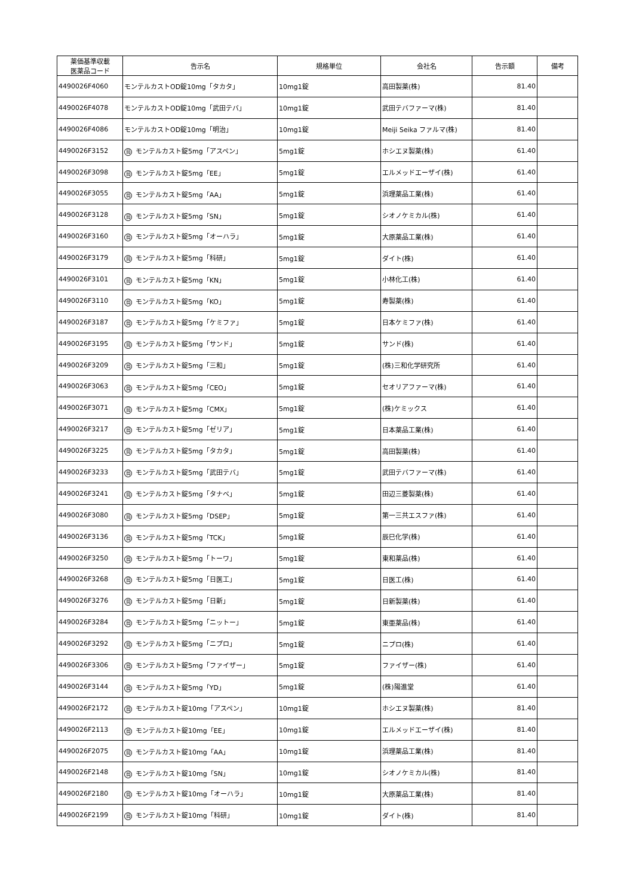| 薬価基準収載 医薬品コード | 告示名 | 規格単位 | 会社名 | 告示額 | 備考 |
| --- | --- | --- | --- | --- | --- |
| 4490026F4060 | モンテルカストOD錠10mg「タカタ」 | 10mg1錠 | 高田製薬(株) | 81.40 | |
| 4490026F4078 | モンテルカストOD錠10mg「武田テバ」 | 10mg1錠 | 武田テバファーマ(株) | 81.40 | |
| 4490026F4086 | モンテルカストOD錠10mg「明治」 | 10mg1錠 | Meiji Seika ファルマ(株) | 81.40 | |
| 4490026F3152 | 局 モンテルカスト錠5mg「アスペン」 | 5mg1錠 | ホシエヌ製薬(株) | 61.40 | |
| 4490026F3098 | 局 モンテルカスト錠5mg「EE」 | 5mg1錠 | エルメッドエーザイ(株) | 61.40 | |
| 4490026F3055 | 局 モンテルカスト錠5mg「AA」 | 5mg1錠 | 浜理薬品工業(株) | 61.40 | |
| 4490026F3128 | 局 モンテルカスト錠5mg「SN」 | 5mg1錠 | シオノケミカル(株) | 61.40 | |
| 4490026F3160 | 局 モンテルカスト錠5mg「オーハラ」 | 5mg1錠 | 大原薬品工業(株) | 61.40 | |
| 4490026F3179 | 局 モンテルカスト錠5mg「科研」 | 5mg1錠 | ダイト(株) | 61.40 | |
| 4490026F3101 | 局 モンテルカスト錠5mg「KN」 | 5mg1錠 | 小林化工(株) | 61.40 | |
| 4490026F3110 | 局 モンテルカスト錠5mg「KO」 | 5mg1錠 | 寿製薬(株) | 61.40 | |
| 4490026F3187 | 局 モンテルカスト錠5mg「ケミファ」 | 5mg1錠 | 日本ケミファ(株) | 61.40 | |
| 4490026F3195 | 局 モンテルカスト錠5mg「サンド」 | 5mg1錠 | サンド(株) | 61.40 | |
| 4490026F3209 | 局 モンテルカスト錠5mg「三和」 | 5mg1錠 | (株)三和化学研究所 | 61.40 | |
| 4490026F3063 | 局 モンテルカスト錠5mg「CEO」 | 5mg1錠 | セオリアファーマ(株) | 61.40 | |
| 4490026F3071 | 局 モンテルカスト錠5mg「CMX」 | 5mg1錠 | (株)ケミックス | 61.40 | |
| 4490026F3217 | 局 モンテルカスト錠5mg「ゼリア」 | 5mg1錠 | 日本薬品工業(株) | 61.40 | |
| 4490026F3225 | 局 モンテルカスト錠5mg「タカタ」 | 5mg1錠 | 高田製薬(株) | 61.40 | |
| 4490026F3233 | 局 モンテルカスト錠5mg「武田テバ」 | 5mg1錠 | 武田テバファーマ(株) | 61.40 | |
| 4490026F3241 | 局 モンテルカスト錠5mg「タナベ」 | 5mg1錠 | 田辺三菱製薬(株) | 61.40 | |
| 4490026F3080 | 局 モンテルカスト錠5mg「DSEP」 | 5mg1錠 | 第一三共エスファ(株) | 61.40 | |
| 4490026F3136 | 局 モンテルカスト錠5mg「TCK」 | 5mg1錠 | 辰巳化学(株) | 61.40 | |
| 4490026F3250 | 局 モンテルカスト錠5mg「トーワ」 | 5mg1錠 | 東和薬品(株) | 61.40 | |
| 4490026F3268 | 局 モンテルカスト錠5mg「日医工」 | 5mg1錠 | 日医工(株) | 61.40 | |
| 4490026F3276 | 局 モンテルカスト錠5mg「日新」 | 5mg1錠 | 日新製薬(株) | 61.40 | |
| 4490026F3284 | 局 モンテルカスト錠5mg「ニットー」 | 5mg1錠 | 東亜薬品(株) | 61.40 | |
| 4490026F3292 | 局 モンテルカスト錠5mg「ニプロ」 | 5mg1錠 | ニプロ(株) | 61.40 | |
| 4490026F3306 | 局 モンテルカスト錠5mg「ファイザー」 | 5mg1錠 | ファイザー(株) | 61.40 | |
| 4490026F3144 | 局 モンテルカスト錠5mg「YD」 | 5mg1錠 | (株)陽進堂 | 61.40 | |
| 4490026F2172 | 局 モンテルカスト錠10mg「アスペン」 | 10mg1錠 | ホシエヌ製薬(株) | 81.40 | |
| 4490026F2113 | 局 モンテルカスト錠10mg「EE」 | 10mg1錠 | エルメッドエーザイ(株) | 81.40 | |
| 4490026F2075 | 局 モンテルカスト錠10mg「AA」 | 10mg1錠 | 浜理薬品工業(株) | 81.40 | |
| 4490026F2148 | 局 モンテルカスト錠10mg「SN」 | 10mg1錠 | シオノケミカル(株) | 81.40 | |
| 4490026F2180 | 局 モンテルカスト錠10mg「オーハラ」 | 10mg1錠 | 大原薬品工業(株) | 81.40 | |
| 4490026F2199 | 局 モンテルカスト錠10mg「科研」 | 10mg1錠 | ダイト(株) | 81.40 | |